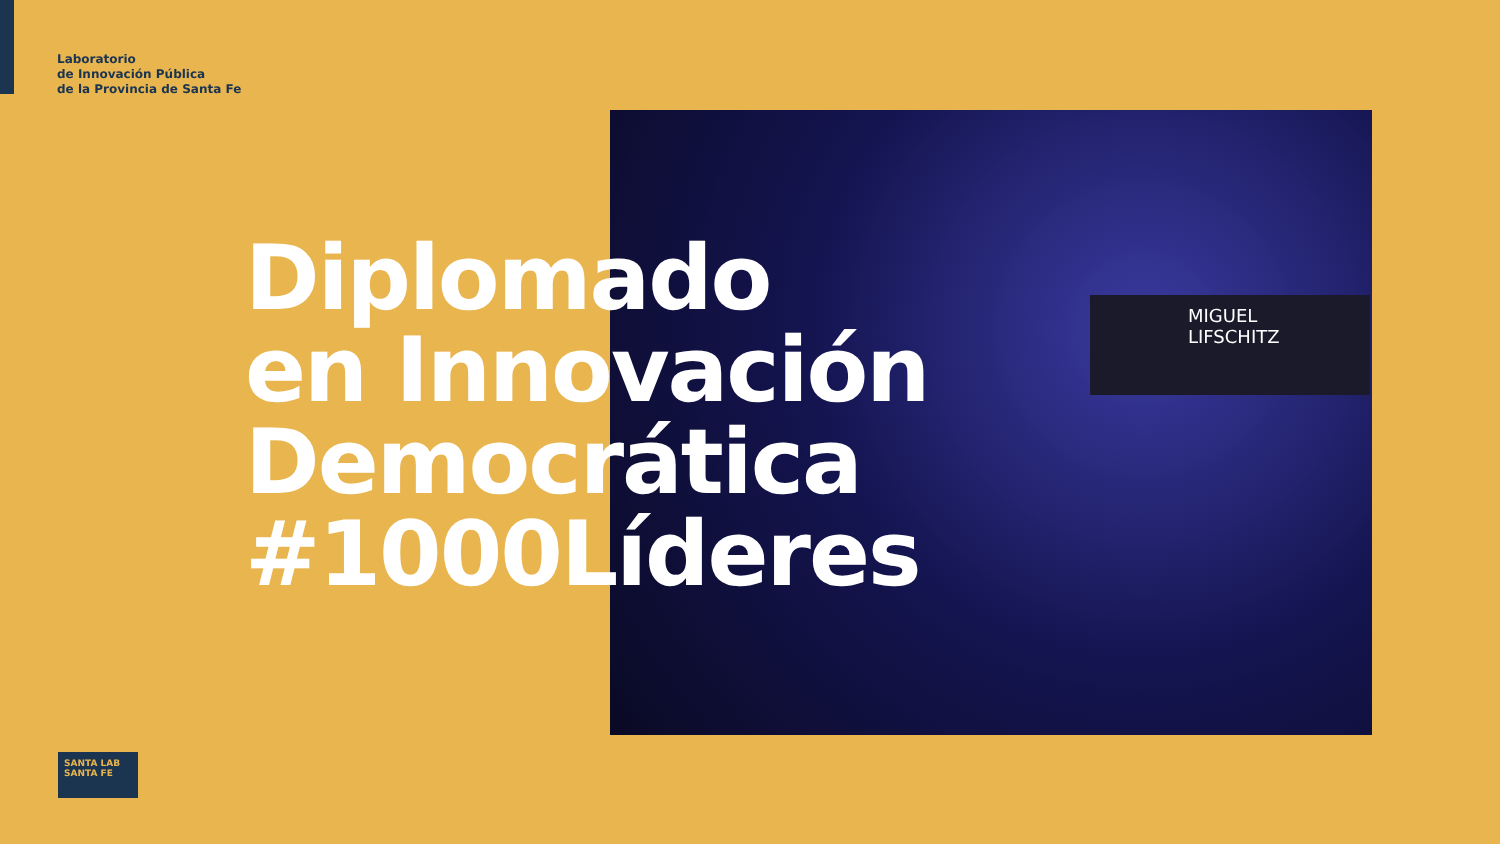Laboratorio
de Innovación Pública
de la Provincia de Santa Fe
MIGUEL
LIFSCHITZ
Diplomado
en Innovación
Democrática
#1000Líderes
SANTA LAB SANTA FE